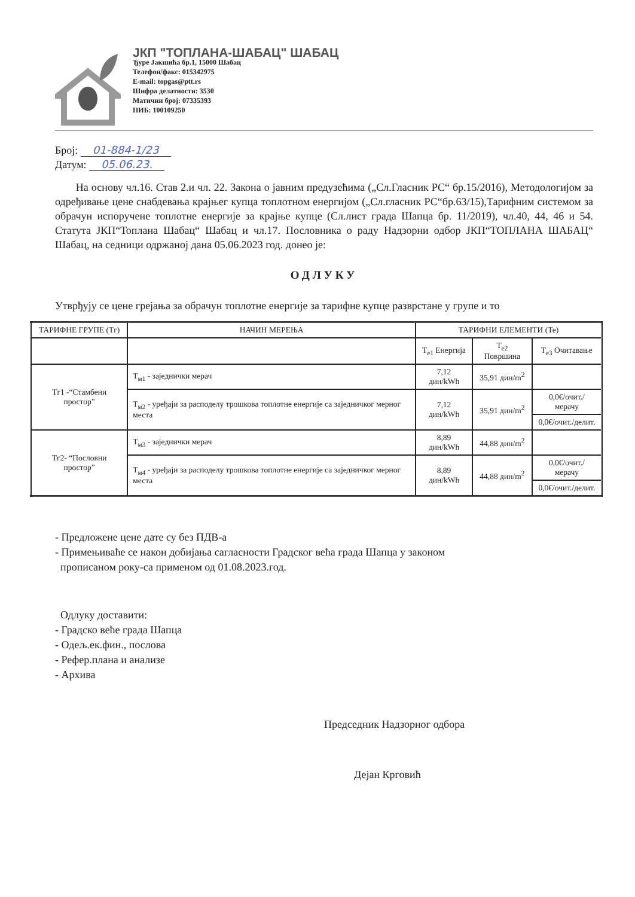ЈКП "ТОПЛАНА-ШАБАЦ" ШАБАЦ
Ђуре Јакшића бр.1, 15000 Шабац
Телефон/факс: 015342975
E-mail: topgas@ptt.rs
Шифра делатности: 3530
Матични број: 07335393
ПИБ: 100109250
Број: 01-884-1/23
Датум: 05.06.23.
На основу чл.16. Став 2.и чл. 22. Закона о јавним предузећима („Сл.Гласник РС“ бр.15/2016), Методологијом за одређивање цене снабдевања крајњег купца топлотном енергијом („Сл.гласник РС“бр.63/15),Тарифним системом за обрачун испоручене топлотне енергије за крајње купце (Сл.лист града Шапца бр. 11/2019), чл.40, 44, 46 и 54. Статута ЈКП“Топлана Шабац“ Шабац и чл.17. Пословника о раду Надзорни одбор ЈКП“ТОПЛАНА ШАБАЦ“ Шабац, на седници одржаној дана 05.06.2023 год. донео је:
ОДЛУКУ
Утврђују се цене грејања за обрачун топлотне енергије за тарифне купце разврстане у групе и то
| ТАРИФНЕ ГРУПЕ (Тг) | НАЧИН МЕРЕЊА | ТАРИФНИ ЕЛЕМЕНТИ (Те) | | |
| --- | --- | --- | --- | --- |
| | | Т<sub>е1</sub> Енергија | Т<sub>е2</sub> Површина | Т<sub>е3</sub> Очитавање |
| Тг1 -“Стамбени простор” | Т<sub>м1</sub> - заједнички мерач | 7,12 дин/kWh | 35,91 дин/m<sup>2</sup> | |
| | Т<sub>м2</sub> - уређаји за расподелу трошкова топлотне енергије са заједничког мерног места | 7,12 дин/kWh | 35,91 дин/m<sup>2</sup> | 0,0€/очит./мерачу |
| | | | | 0,0€/очит./делит. |
| Тг2- “Пословни простор” | Т<sub>м3</sub> - заједнички мерач | 8,89 дин/kWh | 44,88 дин/m<sup>2</sup> | |
| | Т<sub>м4</sub> - уређаји за расподелу трошкова топлотне енергије са заједничког мерног места | 8,89 дин/kWh | 44,88 дин/m<sup>2</sup> | 0,0€/очит./мерачу |
| | | | | 0,0€/очит./делит. |
- Предложене цене дате су без ПДВ-а
- Примењиваће се након добијања сагласности Градског већа града Шапца у законом
прописаном року-са применом од 01.08.2023.год.
Одлуку доставити:
- Градско веће града Шапца
- Одељ.ек.фин., послова
- Рефер.плана и анализе
- Архива
Председник Надзорног одбора
Дејан Крговић